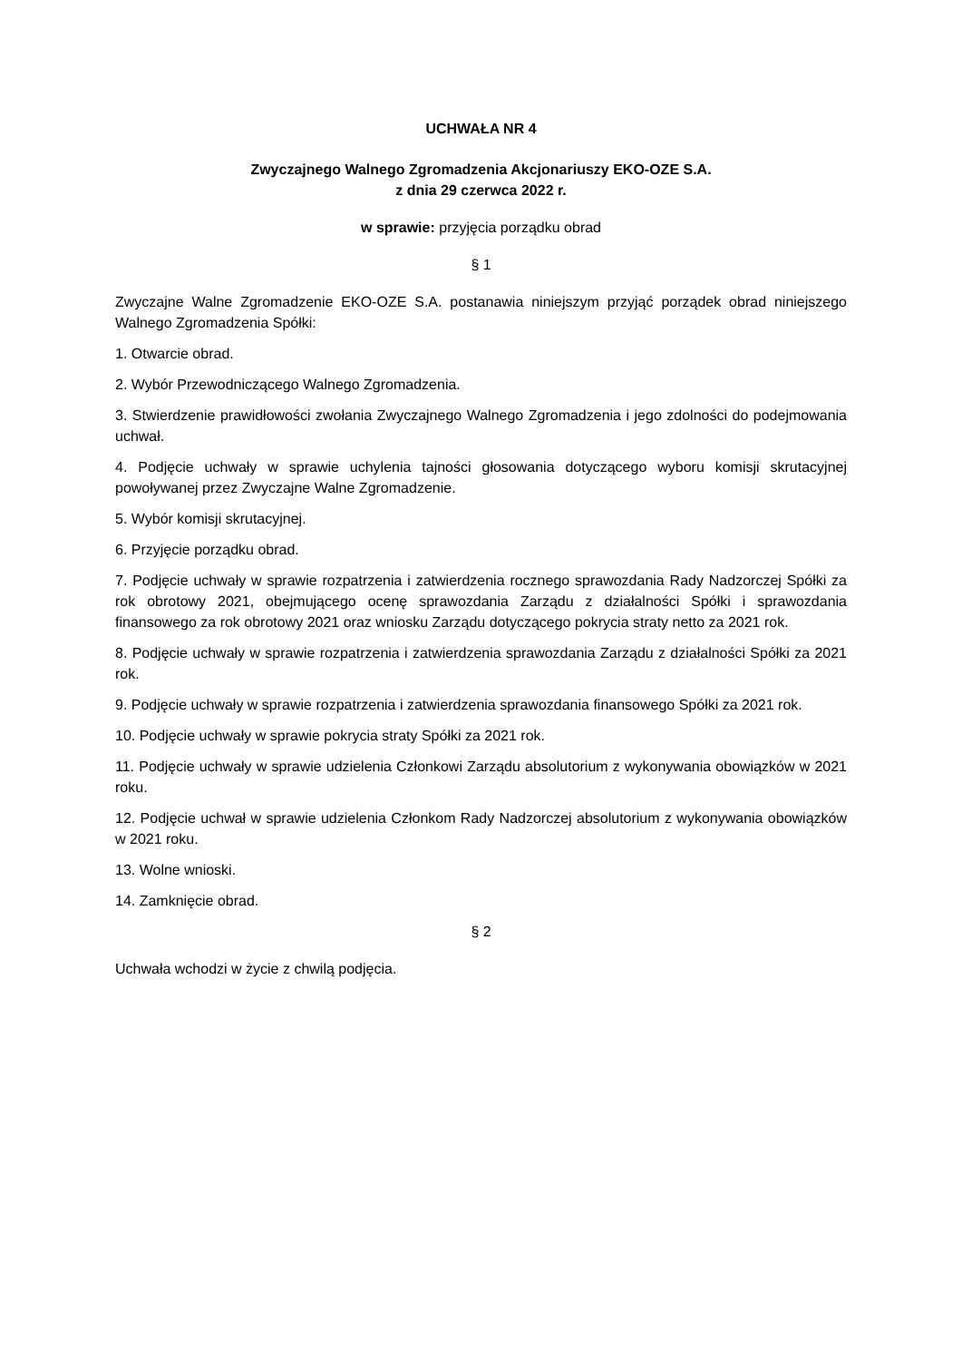UCHWAŁA NR 4
Zwyczajnego Walnego Zgromadzenia Akcjonariuszy EKO-OZE S.A.
z dnia 29 czerwca 2022 r.
w sprawie: przyjęcia porządku obrad
§ 1
Zwyczajne Walne Zgromadzenie EKO-OZE S.A. postanawia niniejszym przyjąć porządek obrad niniejszego Walnego Zgromadzenia Spółki:
1. Otwarcie obrad.
2. Wybór Przewodniczącego Walnego Zgromadzenia.
3. Stwierdzenie prawidłowości zwołania Zwyczajnego Walnego Zgromadzenia i jego zdolności do podejmowania uchwał.
4. Podjęcie uchwały w sprawie uchylenia tajności głosowania dotyczącego wyboru komisji skrutacyjnej powoływanej przez Zwyczajne Walne Zgromadzenie.
5. Wybór komisji skrutacyjnej.
6. Przyjęcie porządku obrad.
7. Podjęcie uchwały w sprawie rozpatrzenia i zatwierdzenia rocznego sprawozdania Rady Nadzorczej Spółki za rok obrotowy 2021, obejmującego ocenę sprawozdania Zarządu z działalności Spółki i sprawozdania finansowego za rok obrotowy 2021 oraz wniosku Zarządu dotyczącego pokrycia straty netto za 2021 rok.
8. Podjęcie uchwały w sprawie rozpatrzenia i zatwierdzenia sprawozdania Zarządu z działalności Spółki za 2021 rok.
9. Podjęcie uchwały w sprawie rozpatrzenia i zatwierdzenia sprawozdania finansowego Spółki za 2021 rok.
10. Podjęcie uchwały w sprawie pokrycia straty Spółki za 2021 rok.
11. Podjęcie uchwały w sprawie udzielenia Członkowi Zarządu absolutorium z wykonywania obowiązków w 2021 roku.
12. Podjęcie uchwał w sprawie udzielenia Członkom Rady Nadzorczej absolutorium z wykonywania obowiązków w 2021 roku.
13. Wolne wnioski.
14. Zamknięcie obrad.
§ 2
Uchwała wchodzi w życie z chwilą podjęcia.